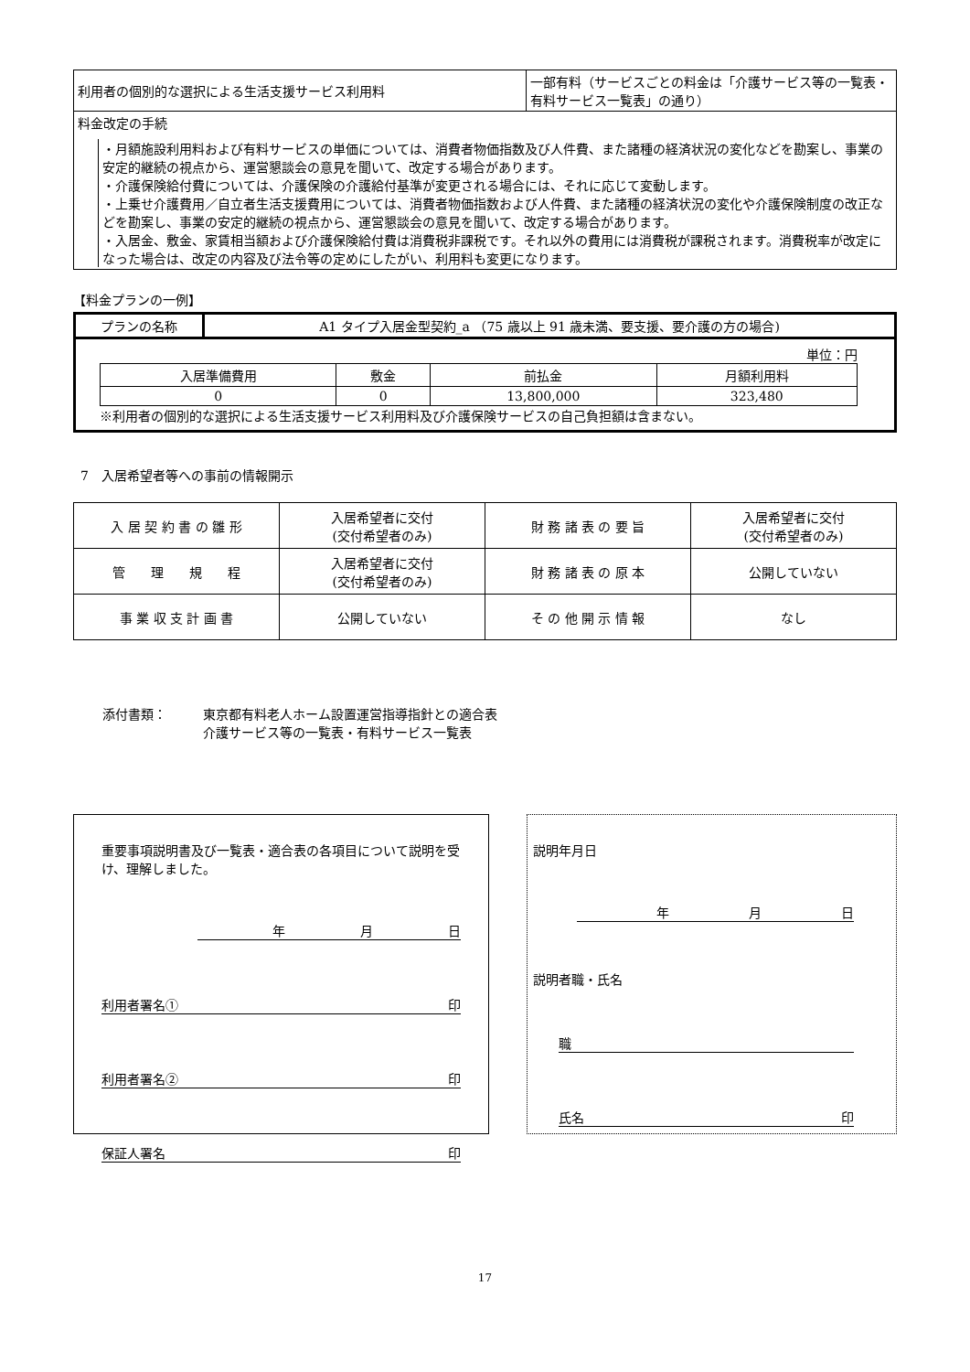| 利用者の個別的な選択による生活支援サービス利用料 | 一部有料（サービスごとの料金は「介護サービス等の一覧表・有料サービス一覧表」の通り） |
| 料金改定の手続 ・月額施設利用料および有料サービスの単価については、消費者物価指数及び人件費、また諸種の経済状況の変化などを勘案し、事業の安定的継続の視点から、運営懇談会の意見を聞いて、改定する場合があります。 ・介護保険給付費については、介護保険の介護給付基準が変更される場合には、それに応じて変動します。 ・上乗せ介護費用／自立者生活支援費用については、消費者物価指数および人件費、また諸種の経済状況の変化や介護保険制度の改正などを勘案し、事業の安定的継続の視点から、運営懇談会の意見を聞いて、改定する場合があります。 ・入居金、敷金、家賃相当額および介護保険給付費は消費税非課税です。それ以外の費用には消費税が課税されます。消費税率が改定になった場合は、改定の内容及び法令等の定めにしたがい、利用料も変更になります。 | |
【料金プランの一例】
| プランの名称 | A1 タイプ入居金型契約_a （75 歳以上 91 歳未満、要支援、要介護の方の場合) |
| 単位：円 / 入居準備費用 / 敷金 / 前払金 / 月額利用料 / / 0 / 0 / 13,800,000 / 323,480 / ※利用者の個別的な選択による生活支援サービス利用料及び介護保険サービスの自己負担額は含まない。 | |
7　入居希望者等への事前の情報開示
| 入 居 契 約 書 の 雛 形 | 入居希望者に交付 (交付希望者のみ) | 財 務 諸 表 の 要 旨 | 入居希望者に交付 (交付希望者のみ) |
| 管 理 規 程 | 入居希望者に交付 (交付希望者のみ) | 財 務 諸 表 の 原 本 | 公開していない |
| 事 業 収 支 計 画 書 | 公開していない | そ の 他 開 示 情 報 | なし |
添付書類： 東京都有料老人ホーム設置運営指導指針との適合表
介護サービス等の一覧表・有料サービス一覧表
重要事項説明書及び一覧表・適合表の各項目について説明を受け、理解しました。
年月日
利用者署名① 印
利用者署名② 印
保証人署名 印
説明年月日
年月日
説明者職・氏名
職
氏名 印
17